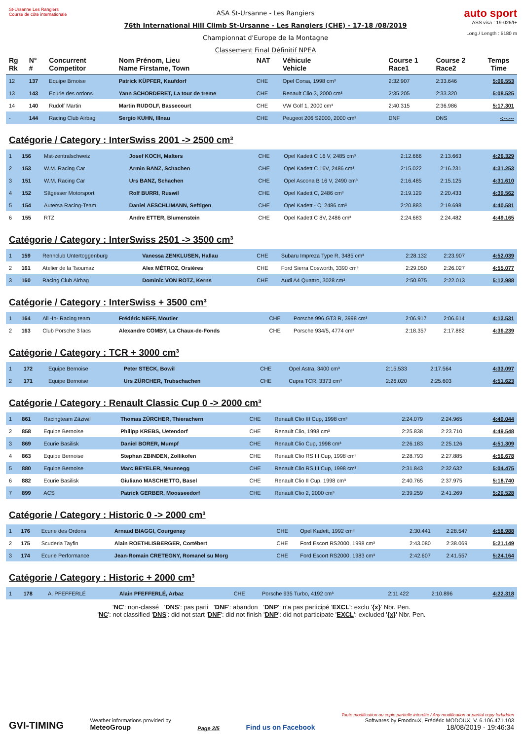St-Ursanne Les Rangiers
Course de côte internationale
ASA St-Ursanne - Les Rangiers
76th International Hill Climb St-Ursanne - Les Rangiers (CHE) - 17-18 /08/2019
Championnat d'Europe de la Montagne
Classement Final Définitif NPEA
auto sport
ASS visa : 19-026/I+
Long./ Length : 5180 m
| Rg Rk | N° # | Concurrent Competitor | Nom Prénom, Lieu Name Firstame, Town | NAT | Véhicule Vehicle | Course 1 Race1 | Course 2 Race2 | Temps Time |
| --- | --- | --- | --- | --- | --- | --- | --- | --- |
| 12 | 137 | Equipe Brnoise | Patrick KÜPFER, Kaufdorf | CHE | Opel Corsa, 1998 cm³ | 2:32.907 | 2:33.646 | 5:06.553 |
| 13 | 143 | Ecurie des ordons | Yann SCHORDERET, La tour de treme | CHE | Renault Clio 3, 2000 cm³ | 2:35.205 | 2:33.320 | 5:08.525 |
| 14 | 140 | Rudolf Martin | Martin RUDOLF, Bassecourt | CHE | VW Golf 1, 2000 cm³ | 2:40.315 | 2:36.986 | 5:17.301 |
| - | 144 | Racing Club Airbag | Sergio KUHN, Illnau | CHE | Peugeot 206 S2000, 2000 cm³ | DNF | DNS | -:--.--- |
Catégorie / Category : InterSwiss 2001 -> 2500 cm³
| 1 | 156 | Mst-zentralschweiz | Josef KOCH, Malters | CHE | Opel Kadett C 16 V, 2485 cm³ | 2:12.666 | 2:13.663 | 4:26.329 |
| 2 | 153 | W.M. Racing Car | Armin BANZ, Schachen | CHE | Opel Kadett C 16V, 2486 cm³ | 2:15.022 | 2:16.231 | 4:31.253 |
| 3 | 151 | W.M. Racing Car | Urs BANZ, Schachen | CHE | Opel Ascona B 16 V, 2490 cm³ | 2:16.485 | 2:15.125 | 4:31.610 |
| 4 | 152 | Sägesser Motorsport | Rolf BURRI, Ruswil | CHE | Opel Kadett C, 2486 cm³ | 2:19.129 | 2:20.433 | 4:39.562 |
| 5 | 154 | Autersa Racing-Team | Daniel AESCHLIMANN, Seftigen | CHE | Opel Kadett - C, 2486 cm³ | 2:20.883 | 2:19.698 | 4:40.581 |
| 6 | 155 | RTZ | Andre ETTER, Blumenstein | CHE | Opel Kadett C 8V, 2486 cm³ | 2:24.683 | 2:24.482 | 4:49.165 |
Catégorie / Category : InterSwiss 2501 -> 3500 cm³
| 1 | 159 | Rennclub Untertoggenburg | Vanessa ZENKLUSEN, Hallau | CHE | Subaru Impreza Type R, 3485 cm³ | 2:28.132 | 2:23.907 | 4:52.039 |
| 2 | 161 | Atelier de la Tsoumaz | Alex MÉTROZ, Orsières | CHE | Ford Sierra Cosworth, 3390 cm³ | 2:29.050 | 2:26.027 | 4:55.077 |
| 3 | 160 | Racing Club Airbag | Dominic VON ROTZ, Kerns | CHE | Audi A4 Quattro, 3028 cm³ | 2:50.975 | 2:22.013 | 5:12.988 |
Catégorie / Category : InterSwiss + 3500 cm³
| 1 | 164 | All -In- Racing team | Frédéric NEFF, Moutier | CHE | Porsche 996 GT3 R, 3998 cm³ | 2:06.917 | 2:06.614 | 4:13.531 |
| 2 | 163 | Club Porsche 3 lacs | Alexandre COMBY, La Chaux-de-Fonds | CHE | Porsche 934/5, 4774 cm³ | 2:18.357 | 2:17.882 | 4:36.239 |
Catégorie / Category : TCR + 3000 cm³
| 1 | 172 | Equipe Bernoise | Peter STECK, Bowil | CHE | Opel Astra, 3400 cm³ | 2:15.533 | 2:17.564 | 4:33.097 |
| 2 | 171 | Equipe Bernoise | Urs ZÜRCHER, Trubschachen | CHE | Cupra TCR, 3373 cm³ | 2:26.020 | 2:25.603 | 4:51.623 |
Catégorie / Category : Renault Classic Cup 0 -> 2000 cm³
| 1 | 861 | Racingteam Zäziwil | Thomas ZÜRCHER, Thierachern | CHE | Renault Clio III Cup, 1998 cm³ | 2:24.079 | 2:24.965 | 4:49.044 |
| 2 | 858 | Equipe Bernoise | Philipp KREBS, Uetendorf | CHE | Renault Clio, 1998 cm³ | 2:25.838 | 2:23.710 | 4:49.548 |
| 3 | 869 | Ecurie Basilisk | Daniel BORER, Mumpf | CHE | Renault Clio Cup, 1998 cm³ | 2:26.183 | 2:25.126 | 4:51.309 |
| 4 | 863 | Equipe Bernoise | Stephan ZBINDEN, Zollikofen | CHE | Renault Clio RS III Cup, 1998 cm³ | 2:28.793 | 2:27.885 | 4:56.678 |
| 5 | 880 | Equipe Bernoise | Marc BEYELER, Neuenegg | CHE | Renault Clio RS III Cup, 1998 cm³ | 2:31.843 | 2:32.632 | 5:04.475 |
| 6 | 882 | Ecurie Basilisk | Giuliano MASCHIETTO, Basel | CHE | Renault Clio II Cup, 1998 cm³ | 2:40.765 | 2:37.975 | 5:18.740 |
| 7 | 899 | ACS | Patrick GERBER, Moosseedorf | CHE | Renault Clio 2, 2000 cm³ | 2:39.259 | 2:41.269 | 5:20.528 |
Catégorie / Category : Historic 0 -> 2000 cm³
| 1 | 176 | Ecurie des Ordons | Arnaud BIAGGI, Courgenay | CHE | Opel Kadett, 1992 cm³ | 2:30.441 | 2:28.547 | 4:58.988 |
| 2 | 175 | Scuderia Tayfin | Alain ROETHLISBERGER, Cortébert | CHE | Ford Escort RS2000, 1998 cm³ | 2:43.080 | 2:38.069 | 5:21.149 |
| 3 | 174 | Ecurie Performance | Jean-Romain CRETEGNY, Romanel su Morg | CHE | Ford Escort RS2000, 1983 cm³ | 2:42.607 | 2:41.557 | 5:24.164 |
Catégorie / Category : Historic + 2000 cm³
| 1 | 178 | A. PFEFFERLÉ | Alain PFEFFERLÉ, Arbaz | CHE | Porsche 935 Turbo, 4192 cm³ | 2:11.422 | 2:10.896 | 4:22.318 |
'NC': non-classé 'DNS': pas parti 'DNF': abandon 'DNP': n'a pas participé 'EXCL': exclu '{x}' Nbr. Pen.
'NC': not classified 'DNS': did not start 'DNF': did not finish 'DNP': did not participate 'EXCL': excluded '{x}' Nbr. Pen.
GVI-TIMING
Weather informations provided by
MeteoGroup
Page 2/5
Find us on Facebook
Toute modification ou copie partielle interdite / Any modification or partial copy forbidden
Softwares by FmodouX, Frédéric MODOUX, V. 6.106.471.103
18/08/2019 - 19:46:34